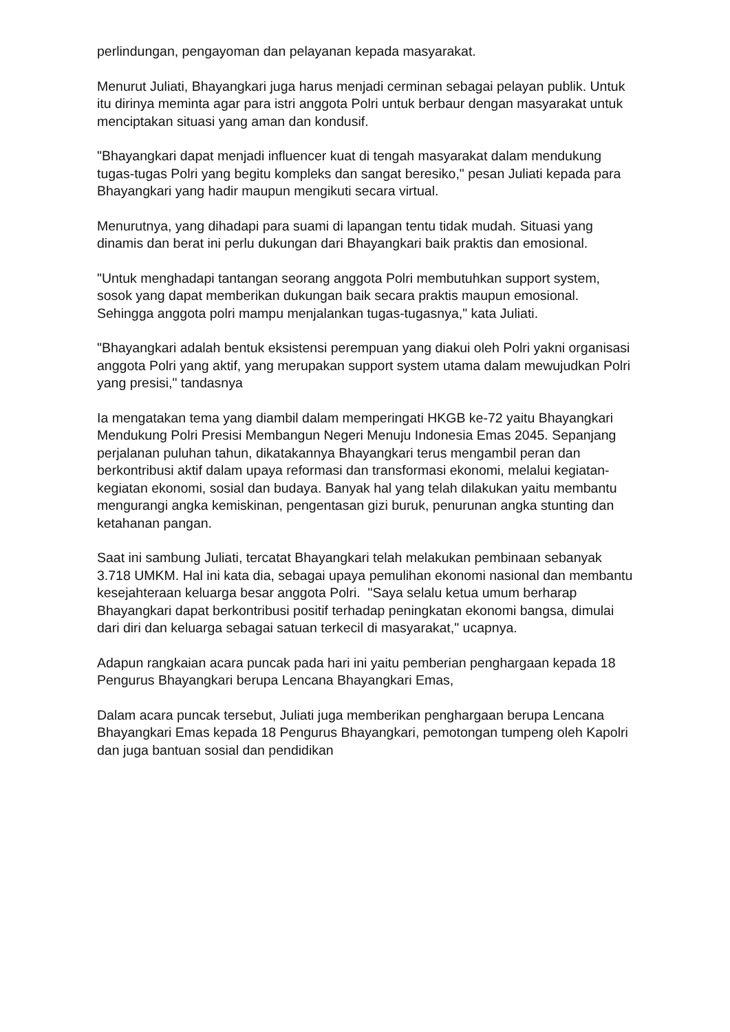perlindungan, pengayoman dan pelayanan kepada masyarakat.
Menurut Juliati, Bhayangkari juga harus menjadi cerminan sebagai pelayan publik. Untuk itu dirinya meminta agar para istri anggota Polri untuk berbaur dengan masyarakat untuk menciptakan situasi yang aman dan kondusif.
"Bhayangkari dapat menjadi influencer kuat di tengah masyarakat dalam mendukung tugas-tugas Polri yang begitu kompleks dan sangat beresiko," pesan Juliati kepada para Bhayangkari yang hadir maupun mengikuti secara virtual.
Menurutnya, yang dihadapi para suami di lapangan tentu tidak mudah. Situasi yang dinamis dan berat ini perlu dukungan dari Bhayangkari baik praktis dan emosional.
"Untuk menghadapi tantangan seorang anggota Polri membutuhkan support system, sosok yang dapat memberikan dukungan baik secara praktis maupun emosional. Sehingga anggota polri mampu menjalankan tugas-tugasnya," kata Juliati.
"Bhayangkari adalah bentuk eksistensi perempuan yang diakui oleh Polri yakni organisasi anggota Polri yang aktif, yang merupakan support system utama dalam mewujudkan Polri yang presisi," tandasnya
Ia mengatakan tema yang diambil dalam memperingati HKGB ke-72 yaitu Bhayangkari Mendukung Polri Presisi Membangun Negeri Menuju Indonesia Emas 2045. Sepanjang perjalanan puluhan tahun, dikatakannya Bhayangkari terus mengambil peran dan berkontribusi aktif dalam upaya reformasi dan transformasi ekonomi, melalui kegiatan-kegiatan ekonomi, sosial dan budaya. Banyak hal yang telah dilakukan yaitu membantu mengurangi angka kemiskinan, pengentasan gizi buruk, penurunan angka stunting dan ketahanan pangan.
Saat ini sambung Juliati, tercatat Bhayangkari telah melakukan pembinaan sebanyak 3.718 UMKM. Hal ini kata dia, sebagai upaya pemulihan ekonomi nasional dan membantu kesejahteraan keluarga besar anggota Polri. "Saya selalu ketua umum berharap Bhayangkari dapat berkontribusi positif terhadap peningkatan ekonomi bangsa, dimulai dari diri dan keluarga sebagai satuan terkecil di masyarakat," ucapnya.
Adapun rangkaian acara puncak pada hari ini yaitu pemberian penghargaan kepada 18 Pengurus Bhayangkari berupa Lencana Bhayangkari Emas,
Dalam acara puncak tersebut, Juliati juga memberikan penghargaan berupa Lencana Bhayangkari Emas kepada 18 Pengurus Bhayangkari, pemotongan tumpeng oleh Kapolri dan juga bantuan sosial dan pendidikan